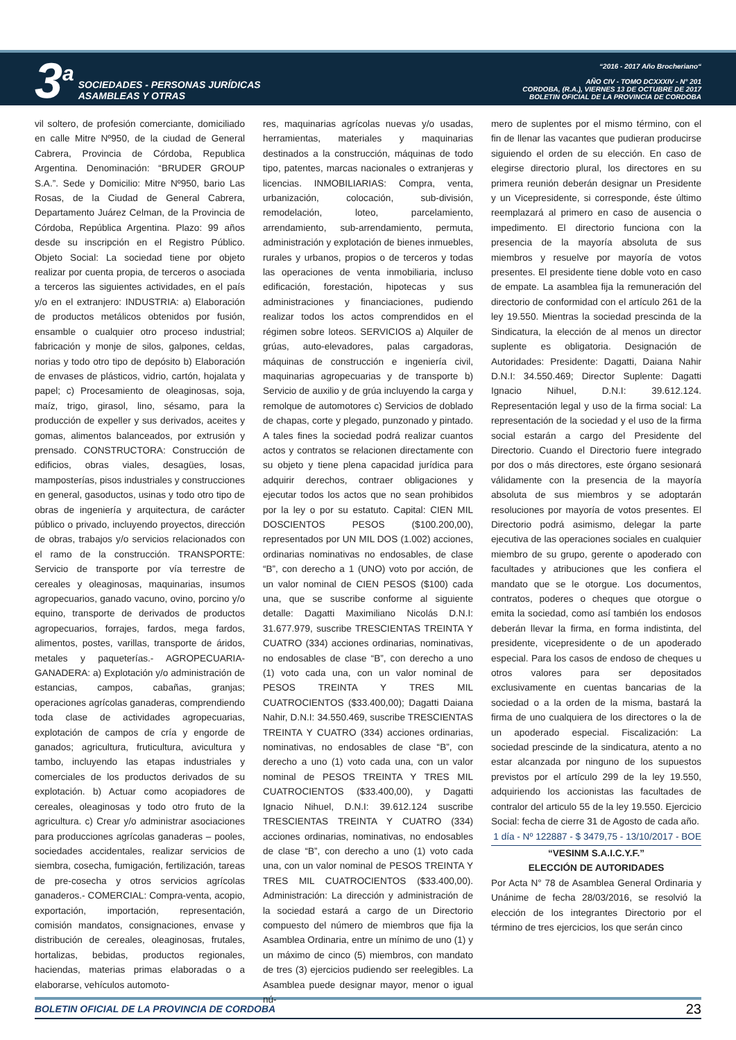3<sup>a</sup>
SOCIEDADES - PERSONAS JURÍDICAS
ASAMBLEAS Y OTRAS
“2016 - 2017 Año Brocheriano“
AÑO CIV - TOMO DCXXXIV - N° 201
CORDOBA, (R.A.), VIERNES 13 DE OCTUBRE DE 2017
BOLETIN OFICIAL DE LA PROVINCIA DE CORDOBA
vil soltero, de profesión comerciante, domiciliado en calle Mitre Nº950, de la ciudad de General Cabrera, Provincia de Córdoba, Republica Argentina. Denominación: “BRUDER GROUP S.A.”. Sede y Domicilio: Mitre Nº950, bario Las Rosas, de la Ciudad de General Cabrera, Departamento Juárez Celman, de la Provincia de Córdoba, República Argentina. Plazo: 99 años desde su inscripción en el Registro Público. Objeto Social: La sociedad tiene por objeto realizar por cuenta propia, de terceros o asociada a terceros las siguientes actividades, en el país y/o en el extranjero: INDUSTRIA: a) Elaboración de productos metálicos obtenidos por fusión, ensamble o cualquier otro proceso industrial; fabricación y monje de silos, galpones, celdas, norias y todo otro tipo de depósito b) Elaboración de envases de plásticos, vidrio, cartón, hojalata y papel; c) Procesamiento de oleaginosas, soja, maíz, trigo, girasol, lino, sésamo, para la producción de expeller y sus derivados, aceites y gomas, alimentos balanceados, por extrusión y prensado. CONSTRUCTORA: Construcción de edificios, obras viales, desagües, losas, mamposterías, pisos industriales y construcciones en general, gasoductos, usinas y todo otro tipo de obras de ingeniería y arquitectura, de carácter público o privado, incluyendo proyectos, dirección de obras, trabajos y/o servicios relacionados con el ramo de la construcción. TRANSPORTE: Servicio de transporte por vía terrestre de cereales y oleaginosas, maquinarias, insumos agropecuarios, ganado vacuno, ovino, porcino y/o equino, transporte de derivados de productos agropecuarios, forrajes, fardos, mega fardos, alimentos, postes, varillas, transporte de áridos, metales y paqueterías.- AGROPECUARIA-GANADERA: a) Explotación y/o administración de estancias, campos, cabañas, granjas; operaciones agrícolas ganaderas, comprendiendo toda clase de actividades agropecuarias, explotación de campos de cría y engorde de ganados; agricultura, fruticultura, avicultura y tambo, incluyendo las etapas industriales y comerciales de los productos derivados de su explotación. b) Actuar como acopiadores de cereales, oleaginosas y todo otro fruto de la agricultura. c) Crear y/o administrar asociaciones para producciones agrícolas ganaderas – pooles, sociedades accidentales, realizar servicios de siembra, cosecha, fumigación, fertilización, tareas de pre-cosecha y otros servicios agrícolas ganaderos.- COMERCIAL: Compra-venta, acopio, exportación, importación, representación, comisión mandatos, consignaciones, envase y distribución de cereales, oleaginosas, frutales, hortalizas, bebidas, productos regionales, haciendas, materias primas elaboradas o a elaborarse, vehículos automoto-
res, maquinarias agrícolas nuevas y/o usadas, herramientas, materiales y maquinarias destinados a la construcción, máquinas de todo tipo, patentes, marcas nacionales o extranjeras y licencias. INMOBILIARIAS: Compra, venta, urbanización, colocación, sub-división, remodelación, loteo, parcelamiento, arrendamiento, sub-arrendamiento, permuta, administración y explotación de bienes inmuebles, rurales y urbanos, propios o de terceros y todas las operaciones de venta inmobiliaria, incluso edificación, forestación, hipotecas y sus administraciones y financiaciones, pudiendo realizar todos los actos comprendidos en el régimen sobre loteos. SERVICIOS a) Alquiler de grúas, auto-elevadores, palas cargadoras, máquinas de construcción e ingeniería civil, maquinarias agropecuarias y de transporte b) Servicio de auxilio y de grúa incluyendo la carga y remolque de automotores c) Servicios de doblado de chapas, corte y plegado, punzonado y pintado. A tales fines la sociedad podrá realizar cuantos actos y contratos se relacionen directamente con su objeto y tiene plena capacidad jurídica para adquirir derechos, contraer obligaciones y ejecutar todos los actos que no sean prohibidos por la ley o por su estatuto. Capital: CIEN MIL DOSCIENTOS PESOS ($100.200,00), representados por UN MIL DOS (1.002) acciones, ordinarias nominativas no endosables, de clase “B”, con derecho a 1 (UNO) voto por acción, de un valor nominal de CIEN PESOS ($100) cada una, que se suscribe conforme al siguiente detalle: Dagatti Maximiliano Nicolás D.N.I: 31.677.979, suscribe TRESCIENTAS TREINTA Y CUATRO (334) acciones ordinarias, nominativas, no endosables de clase “B”, con derecho a uno (1) voto cada una, con un valor nominal de PESOS TREINTA Y TRES MIL CUATROCIENTOS ($33.400,00); Dagatti Daiana Nahir, D.N.I: 34.550.469, suscribe TRESCIENTAS TREINTA Y CUATRO (334) acciones ordinarias, nominativas, no endosables de clase “B”, con derecho a uno (1) voto cada una, con un valor nominal de PESOS TREINTA Y TRES MIL CUATROCIENTOS ($33.400,00), y Dagatti Ignacio Nihuel, D.N.I: 39.612.124 suscribe TRESCIENTAS TREINTA Y CUATRO (334) acciones ordinarias, nominativas, no endosables de clase “B”, con derecho a uno (1) voto cada una, con un valor nominal de PESOS TREINTA Y TRES MIL CUATROCIENTOS ($33.400,00). Administración: La dirección y administración de la sociedad estará a cargo de un Directorio compuesto del número de miembros que fija la Asamblea Ordinaria, entre un mínimo de uno (1) y un máximo de cinco (5) miembros, con mandato de tres (3) ejercicios pudiendo ser reelegibles. La Asamblea puede designar mayor, menor o igual nú-
mero de suplentes por el mismo término, con el fin de llenar las vacantes que pudieran producirse siguiendo el orden de su elección. En caso de elegirse directorio plural, los directores en su primera reunión deberán designar un Presidente y un Vicepresidente, si corresponde, éste último reemplazará al primero en caso de ausencia o impedimento. El directorio funciona con la presencia de la mayoría absoluta de sus miembros y resuelve por mayoría de votos presentes. El presidente tiene doble voto en caso de empate. La asamblea fija la remuneración del directorio de conformidad con el artículo 261 de la ley 19.550. Mientras la sociedad prescinda de la Sindicatura, la elección de al menos un director suplente es obligatoria. Designación de Autoridades: Presidente: Dagatti, Daiana Nahir D.N.I: 34.550.469; Director Suplente: Dagatti Ignacio Nihuel, D.N.I: 39.612.124. Representación legal y uso de la firma social: La representación de la sociedad y el uso de la firma social estarán a cargo del Presidente del Directorio. Cuando el Directorio fuere integrado por dos o más directores, este órgano sesionará válidamente con la presencia de la mayoría absoluta de sus miembros y se adoptarán resoluciones por mayoría de votos presentes. El Directorio podrá asimismo, delegar la parte ejecutiva de las operaciones sociales en cualquier miembro de su grupo, gerente o apoderado con facultades y atribuciones que les confiera el mandato que se le otorgue. Los documentos, contratos, poderes o cheques que otorgue o emita la sociedad, como así también los endosos deberán llevar la firma, en forma indistinta, del presidente, vicepresidente o de un apoderado especial. Para los casos de endoso de cheques u otros valores para ser depositados exclusivamente en cuentas bancarias de la sociedad o a la orden de la misma, bastará la firma de uno cualquiera de los directores o la de un apoderado especial. Fiscalización: La sociedad prescinde de la sindicatura, atento a no estar alcanzada por ninguno de los supuestos previstos por el artículo 299 de la ley 19.550, adquiriendo los accionistas las facultades de contralor del articulo 55 de la ley 19.550. Ejercicio Social: fecha de cierre 31 de Agosto de cada año.
1 día - Nº 122887 - $ 3479,75 - 13/10/2017 - BOE
“VESINM S.A.I.C.Y.F.”
ELECCIÓN DE AUTORIDADES
Por Acta N° 78 de Asamblea General Ordinaria y Unánime de fecha 28/03/2016, se resolvió la elección de los integrantes Directorio por el término de tres ejercicios, los que serán cinco
BOLETIN OFICIAL DE LA PROVINCIA DE CORDOBA 23